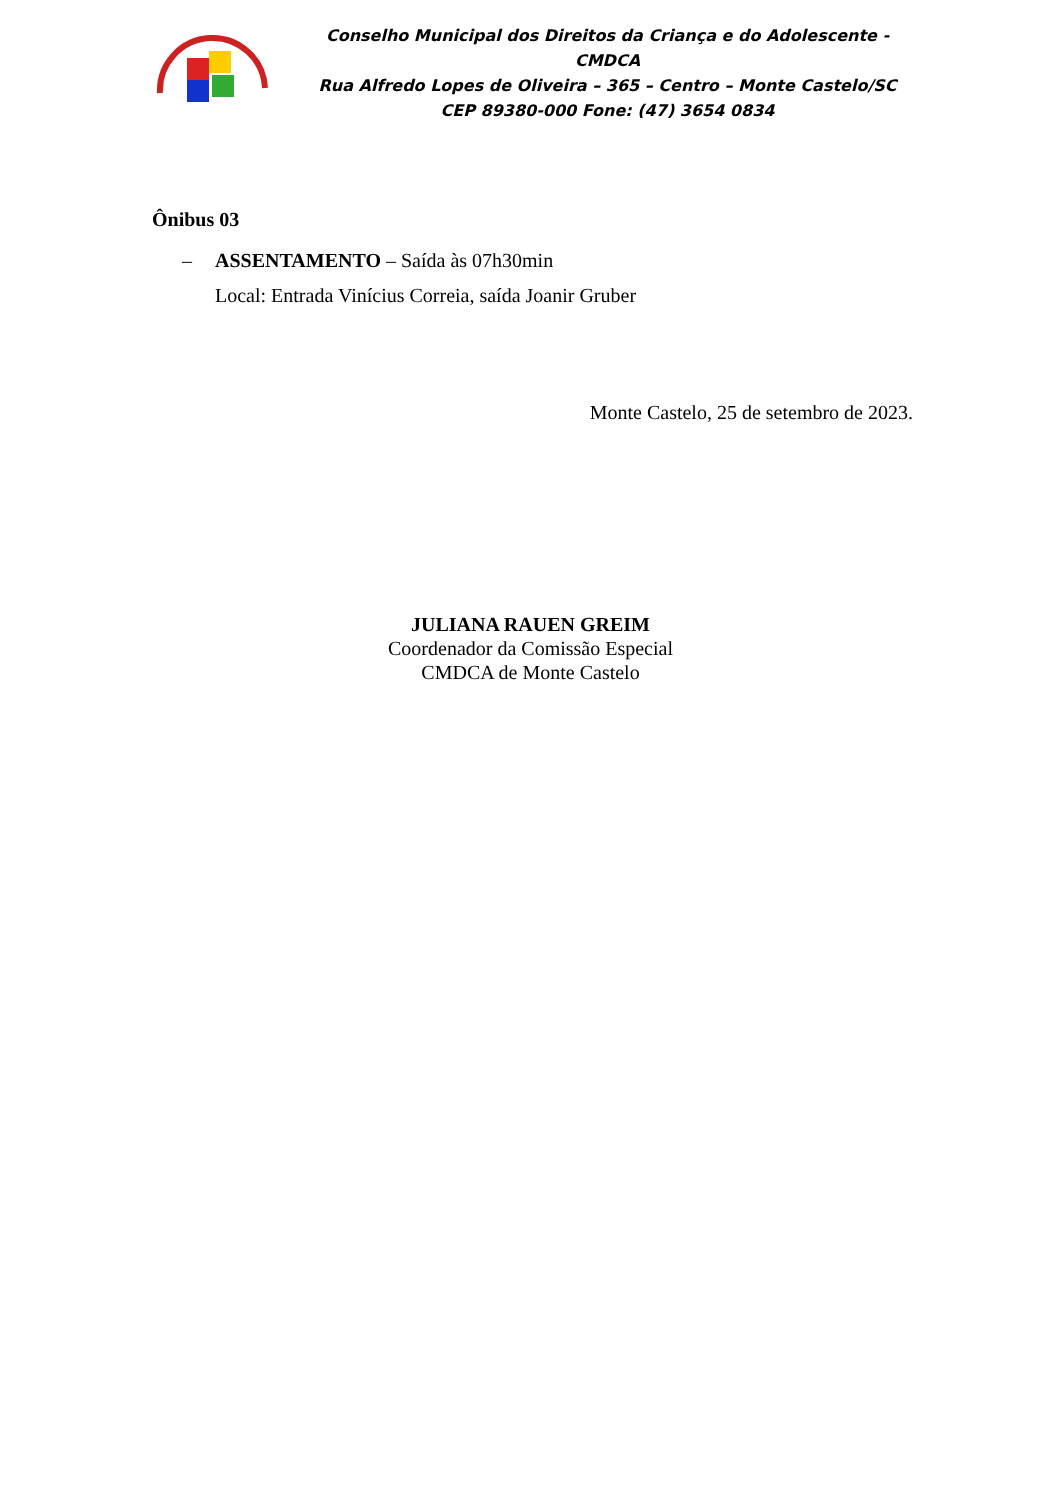Conselho Municipal dos Direitos da Criança e do Adolescente - CMDCA
Rua Alfredo Lopes de Oliveira – 365 – Centro – Monte Castelo/SC
CEP 89380-000 Fone: (47) 3654 0834
Ônibus 03
– ASSENTAMENTO – Saída às 07h30min
Local: Entrada Vinícius Correia, saída Joanir Gruber
Monte Castelo, 25 de setembro de 2023.
JULIANA RAUEN GREIM
Coordenador da Comissão Especial
CMDCA de Monte Castelo